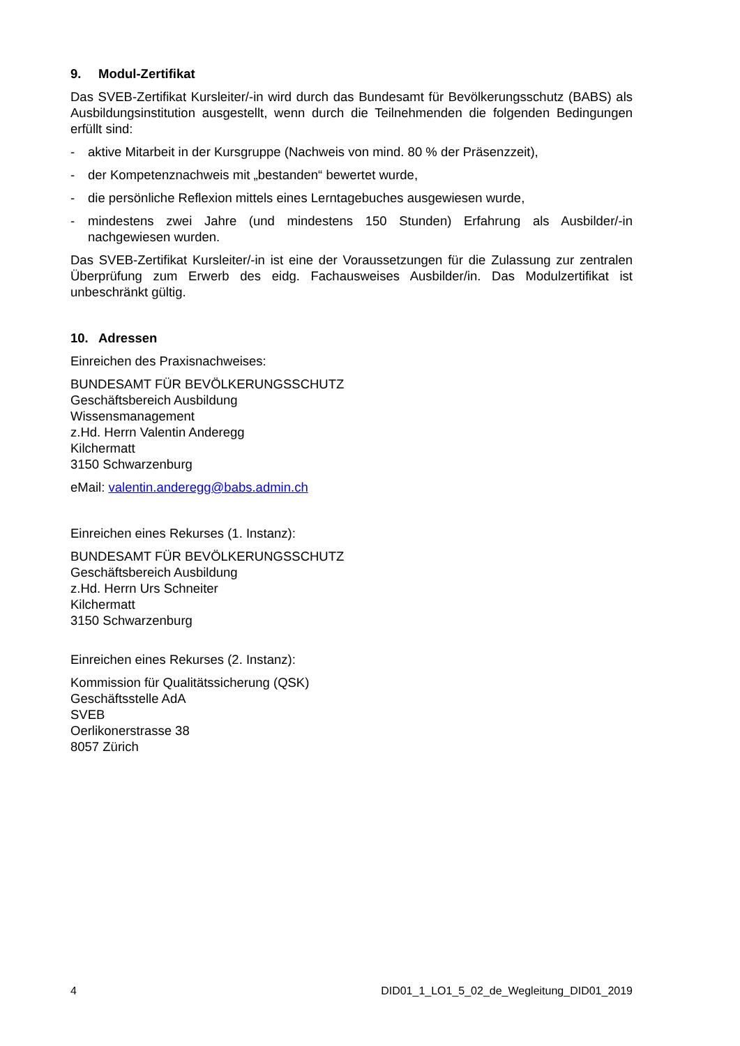9. Modul-Zertifikat
Das SVEB-Zertifikat Kursleiter/-in wird durch das Bundesamt für Bevölkerungsschutz (BABS) als Ausbildungsinstitution ausgestellt, wenn durch die Teilnehmenden die folgenden Bedingungen erfüllt sind:
- aktive Mitarbeit in der Kursgruppe (Nachweis von mind. 80 % der Präsenzzeit),
- der Kompetenznachweis mit „bestanden“ bewertet wurde,
- die persönliche Reflexion mittels eines Lerntagebuches ausgewiesen wurde,
- mindestens zwei Jahre (und mindestens 150 Stunden) Erfahrung als Ausbilder/-in nachgewiesen wurden.
Das SVEB-Zertifikat Kursleiter/-in ist eine der Voraussetzungen für die Zulassung zur zentralen Überprüfung zum Erwerb des eidg. Fachausweises Ausbilder/in. Das Modulzertifikat ist unbeschränkt gültig.
10. Adressen
Einreichen des Praxisnachweises:
BUNDESAMT FÜR BEVÖLKERUNGSSCHUTZ
Geschäftsbereich Ausbildung
Wissensmanagement
z.Hd. Herrn Valentin Anderegg
Kilchermatt
3150 Schwarzenburg
eMail: valentin.anderegg@babs.admin.ch
Einreichen eines Rekurses (1. Instanz):
BUNDESAMT FÜR BEVÖLKERUNGSSCHUTZ
Geschäftsbereich Ausbildung
z.Hd. Herrn Urs Schneiter
Kilchermatt
3150 Schwarzenburg
Einreichen eines Rekurses (2. Instanz):
Kommission für Qualitätssicherung (QSK)
Geschäftsstelle AdA
SVEB
Oerlikonerstrasse 38
8057 Zürich
4 DID01_1_LO1_5_02_de_Wegleitung_DID01_2019